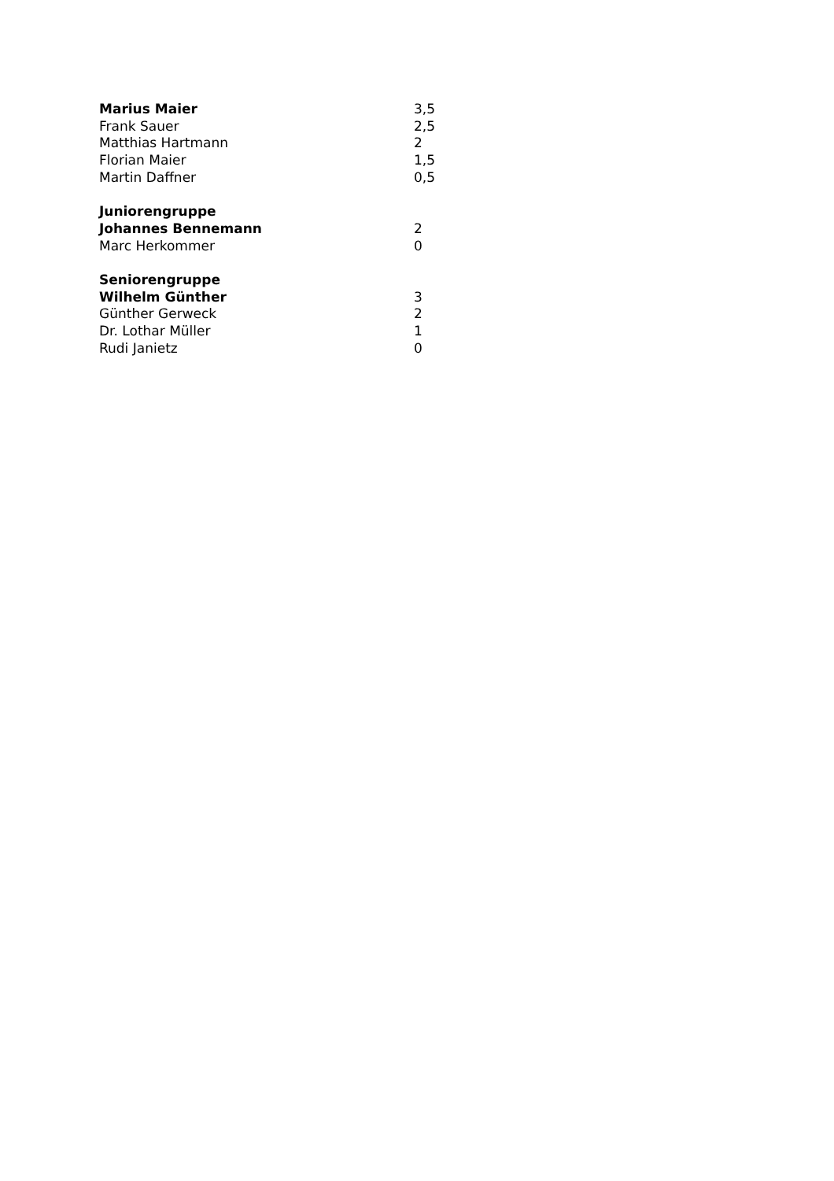| Marius Maier | 3,5 |
| Frank Sauer | 2,5 |
| Matthias Hartmann | 2 |
| Florian Maier | 1,5 |
| Martin Daffner | 0,5 |
| Juniorengruppe | |
| Johannes Bennemann | 2 |
| Marc Herkommer | 0 |
| Seniorengruppe | |
| Wilhelm Günther | 3 |
| Günther Gerweck | 2 |
| Dr. Lothar Müller | 1 |
| Rudi Janietz | 0 |